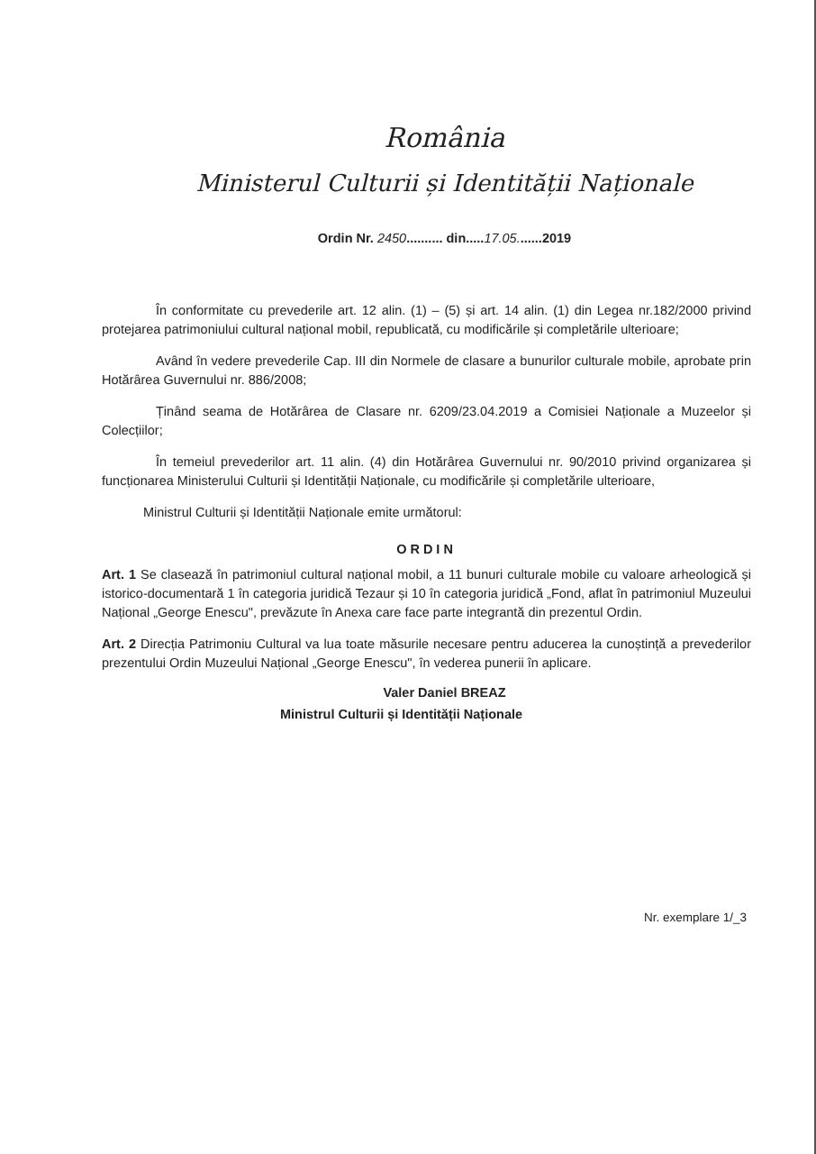România
Ministerul Culturii și Identității Naționale
Ordin Nr. 2450.......... din.....17.05.......2019
În conformitate cu prevederile art. 12 alin. (1) – (5) și art. 14 alin. (1) din Legea nr.182/2000 privind protejarea patrimoniului cultural național mobil, republicată, cu modificările și completările ulterioare;
Având în vedere prevederile Cap. III din Normele de clasare a bunurilor culturale mobile, aprobate prin Hotărârea Guvernului nr. 886/2008;
Ținând seama de Hotărârea de Clasare nr. 6209/23.04.2019 a Comisiei Naționale a Muzeelor și Colecțiilor;
În temeiul prevederilor art. 11 alin. (4) din Hotărârea Guvernului nr. 90/2010 privind organizarea și funcționarea Ministerului Culturii și Identității Naționale, cu modificările și completările ulterioare,
Ministrul Culturii și Identității Naționale emite următorul:
ORDIN
Art. 1 Se clasează în patrimoniul cultural național mobil, a 11 bunuri culturale mobile cu valoare arheologică și istorico-documentară 1 în categoria juridică Tezaur și 10 în categoria juridică „Fond, aflat în patrimoniul Muzeului Național „George Enescu", prevăzute în Anexa care face parte integrantă din prezentul Ordin.
Art. 2 Direcția Patrimoniu Cultural va lua toate măsurile necesare pentru aducerea la cunoștință a prevederilor prezentului Ordin Muzeului Național „George Enescu", în vederea punerii în aplicare.
Valer Daniel BREAZ
Ministrul Culturii și Identității Naționale
Nr. exemplare 1/_3